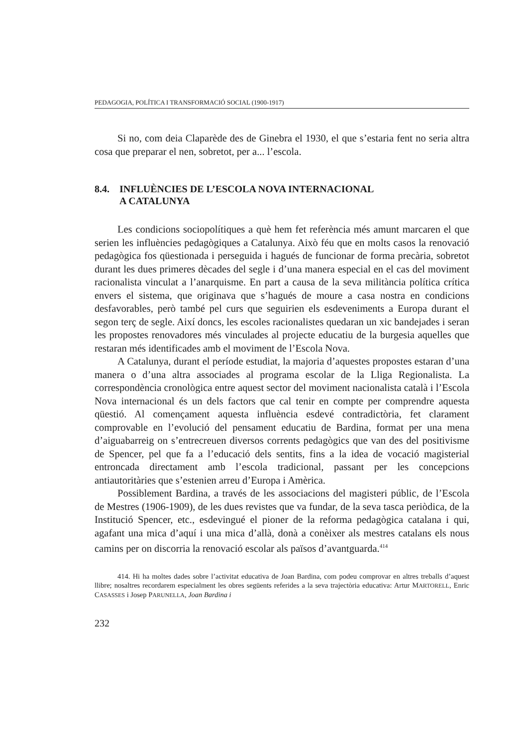PEDAGOGIA, POLÍTICA I TRANSFORMACIÓ SOCIAL (1900-1917)
Si no, com deia Claparède des de Ginebra el 1930, el que s’estaria fent no seria altra cosa que preparar el nen, sobretot, per a... l’escola.
8.4. INFLUÈNCIES DE L’ESCOLA NOVA INTERNACIONAL
A CATALUNYA
Les condicions sociopolítiques a què hem fet referència més amunt marcaren el que serien les influències pedagògiques a Catalunya. Això féu que en molts casos la renovació pedagògica fos qüestionada i perseguida i hagués de funcionar de forma precària, sobretot durant les dues primeres dècades del segle i d’una manera especial en el cas del moviment racionalista vinculat a l’anarquisme. En part a causa de la seva militància política crítica envers el sistema, que originava que s’hagués de moure a casa nostra en condicions desfavorables, però també pel curs que seguirien els esdeveniments a Europa durant el segon terç de segle. Així doncs, les escoles racionalistes quedaran un xic bandejades i seran les propostes renovadores més vinculades al projecte educatiu de la burgesia aquelles que restaran més identificades amb el moviment de l’Escola Nova.
A Catalunya, durant el període estudiat, la majoria d’aquestes propostes estaran d’una manera o d’una altra associades al programa escolar de la Lliga Regionalista. La correspondència cronològica entre aquest sector del moviment nacionalista català i l’Escola Nova internacional és un dels factors que cal tenir en compte per comprendre aquesta qüestió. Al començament aquesta influència esdevé contradictòria, fet clarament comprovable en l’evolució del pensament educatiu de Bardina, format per una mena d’aiguabarreig on s’entrecreuen diversos corrents pedagògics que van des del positivisme de Spencer, pel que fa a l’educació dels sentits, fins a la idea de vocació magisterial entroncada directament amb l’escola tradicional, passant per les concepcions antiautoritàries que s’estenien arreu d’Europa i Amèrica.
Possiblement Bardina, a través de les associacions del magisteri públic, de l’Escola de Mestres (1906-1909), de les dues revistes que va fundar, de la seva tasca periòdica, de la Institució Spencer, etc., esdevingué el pioner de la reforma pedagògica catalana i qui, agafant una mica d’aquí i una mica d’allà, donà a conèixer als mestres catalans els nous camins per on discorria la renovació escolar als països d’avantguarda.<sup>414</sup>
414. Hi ha moltes dades sobre l’activitat educativa de Joan Bardina, com podeu comprovar en altres treballs d’aquest llibre; nosaltres recordarem especialment les obres següents referides a la seva trajectòria educativa: Artur MARTORELL, Enric CASASSES i Josep PARUNELLA, Joan Bardina i
232